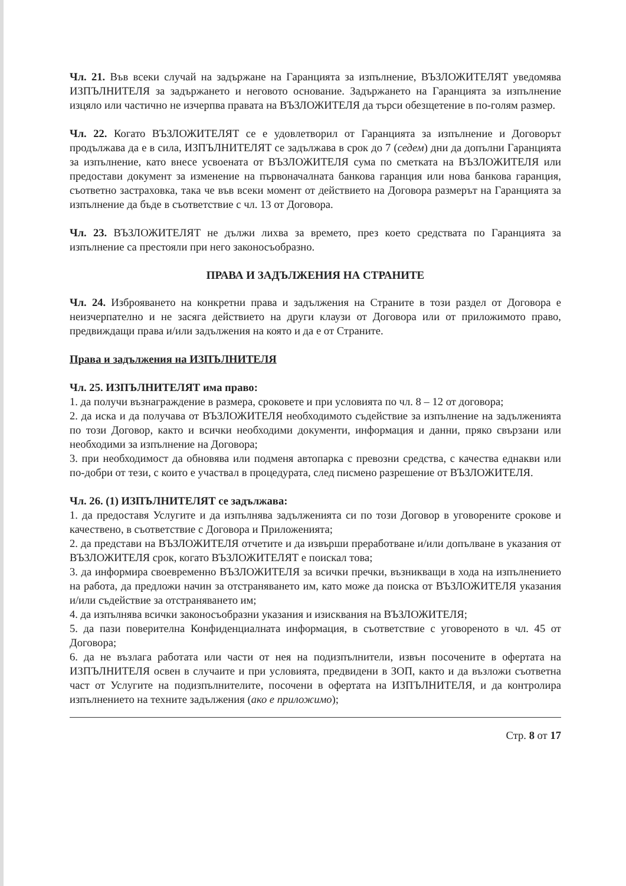Чл. 21. Във всеки случай на задържане на Гаранцията за изпълнение, ВЪЗЛОЖИТЕЛЯТ уведомява ИЗПЪЛНИТЕЛЯ за задържането и неговото основание. Задържането на Гаранцията за изпълнение изцяло или частично не изчерпва правата на ВЪЗЛОЖИТЕЛЯ да търси обезщетение в по-голям размер.
Чл. 22. Когато ВЪЗЛОЖИТЕЛЯТ се е удовлетворил от Гаранцията за изпълнение и Договорът продължава да е в сила, ИЗПЪЛНИТЕЛЯТ се задължава в срок до 7 (седем) дни да допълни Гаранцията за изпълнение, като внесе усвоената от ВЪЗЛОЖИТЕЛЯ сума по сметката на ВЪЗЛОЖИТЕЛЯ или предостави документ за изменение на първоначалната банкова гаранция или нова банкова гаранция, съответно застраховка, така че във всеки момент от действието на Договора размерът на Гаранцията за изпълнение да бъде в съответствие с чл. 13 от Договора.
Чл. 23. ВЪЗЛОЖИТЕЛЯТ не дължи лихва за времето, през което средствата по Гаранцията за изпълнение са престояли при него законосъобразно.
ПРАВА И ЗАДЪЛЖЕНИЯ НА СТРАНИТЕ
Чл. 24. Изброяването на конкретни права и задължения на Страните в този раздел от Договора е неизчерпателно и не засяга действието на други клаузи от Договора или от приложимото право, предвиждащи права и/или задължения на която и да е от Страните.
Права и задължения на ИЗПЪЛНИТЕЛЯ
Чл. 25. ИЗПЪЛНИТЕЛЯТ има право:
1. да получи възнаграждение в размера, сроковете и при условията по чл. 8 – 12 от договора;
2. да иска и да получава от ВЪЗЛОЖИТЕЛЯ необходимото съдействие за изпълнение на задълженията по този Договор, както и всички необходими документи, информация и данни, пряко свързани или необходими за изпълнение на Договора;
3. при необходимост да обновява или подменя автопарка с превозни средства, с качества еднакви или по-добри от тези, с които е участвал в процедурата, след писмено разрешение от ВЪЗЛОЖИТЕЛЯ.
Чл. 26. (1) ИЗПЪЛНИТЕЛЯТ се задължава:
1. да предоставя Услугите и да изпълнява задълженията си по този Договор в уговорените срокове и качествено, в съответствие с Договора и Приложенията;
2. да представи на ВЪЗЛОЖИТЕЛЯ отчетите и да извърши преработване и/или допълване в указания от ВЪЗЛОЖИТЕЛЯ срок, когато ВЪЗЛОЖИТЕЛЯТ е поискал това;
3. да информира своевременно ВЪЗЛОЖИТЕЛЯ за всички пречки, възникващи в хода на изпълнението на работа, да предложи начин за отстраняването им, като може да поиска от ВЪЗЛОЖИТЕЛЯ указания и/или съдействие за отстраняването им;
4. да изпълнява всички законосъобразни указания и изисквания на ВЪЗЛОЖИТЕЛЯ;
5. да пази поверителна Конфиденциалната информация, в съответствие с уговореното в чл. 45 от Договора;
6. да не възлага работата или части от нея на подизпълнители, извън посочените в офертата на ИЗПЪЛНИТЕЛЯ освен в случаите и при условията, предвидени в ЗОП, както и да възложи съответна част от Услугите на подизпълнителите, посочени в офертата на ИЗПЪЛНИТЕЛЯ, и да контролира изпълнението на техните задължения (ако е приложимо);
Стр. 8 от 17